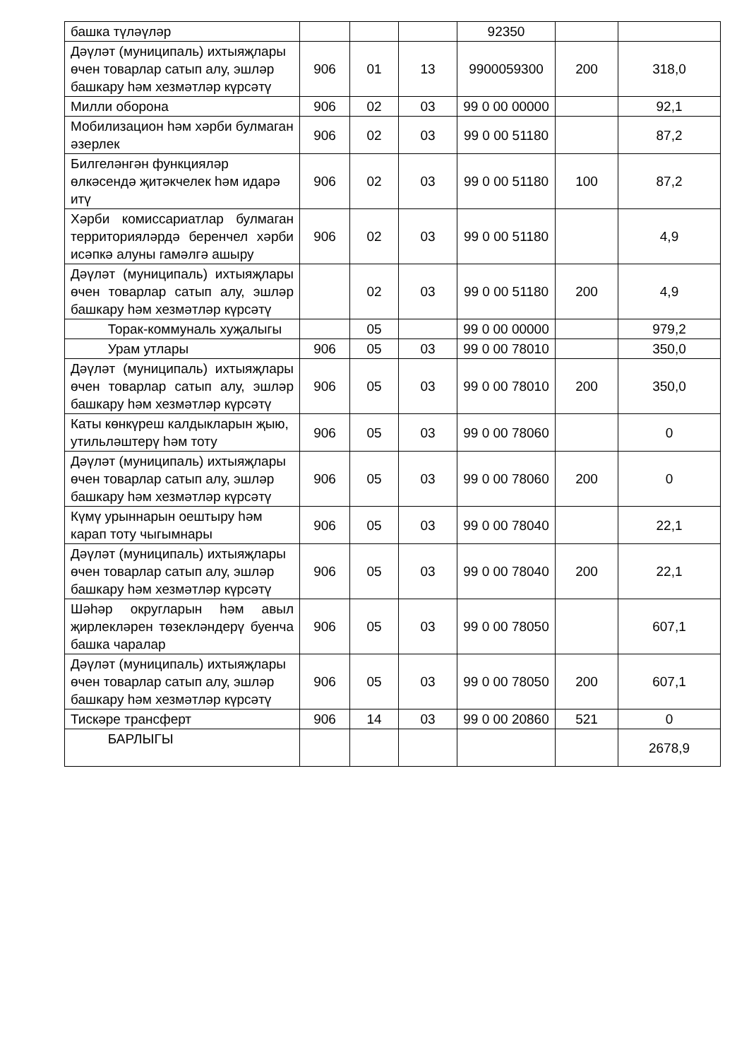| башка түләүләр | | | | 92350 | | |
| Дәүләт (муниципаль) ихтыяҗлары өчен товарлар сатып алу, эшләр башкару һәм хезмәтләр күрсәтү | 906 | 01 | 13 | 9900059300 | 200 | 318,0 |
| Милли оборона | 906 | 02 | 03 | 99 0 00 00000 | | 92,1 |
| Мобилизацион һәм хәрби булмаган әзерлек | 906 | 02 | 03 | 99 0 00 51180 | | 87,2 |
| Билгеләнгән функцияләр өлкәсендә җитәкчелек һәм идарә итү | 906 | 02 | 03 | 99 0 00 51180 | 100 | 87,2 |
| Хәрби комиссариатлар булмаган территорияләрдә беренчел хәрби исәпкә алуны гамәлгә ашыру | 906 | 02 | 03 | 99 0 00 51180 | | 4,9 |
| Дәүләт (муниципаль) ихтыяҗлары өчен товарлар сатып алу, эшләр башкару һәм хезмәтләр күрсәтү | | 02 | 03 | 99 0 00 51180 | 200 | 4,9 |
| Торак-коммуналь хуҗалыгы | | 05 | | 99 0 00 00000 | | 979,2 |
| Урам утлары | 906 | 05 | 03 | 99 0 00 78010 | | 350,0 |
| Дәүләт (муниципаль) ихтыяҗлары өчен товарлар сатып алу, эшләр башкару һәм хезмәтләр күрсәтү | 906 | 05 | 03 | 99 0 00 78010 | 200 | 350,0 |
| Каты көнкүреш калдыкларын җыю, утильләштерү һәм тоту | 906 | 05 | 03 | 99 0 00 78060 | | 0 |
| Дәүләт (муниципаль) ихтыяҗлары өчен товарлар сатып алу, эшләр башкару һәм хезмәтләр күрсәтү | 906 | 05 | 03 | 99 0 00 78060 | 200 | 0 |
| Күмү урыннарын оештыру һәм карап тоту чыгымнары | 906 | 05 | 03 | 99 0 00 78040 | | 22,1 |
| Дәүләт (муниципаль) ихтыяҗлары өчен товарлар сатып алу, эшләр башкару һәм хезмәтләр күрсәтү | 906 | 05 | 03 | 99 0 00 78040 | 200 | 22,1 |
| Шәһәр округларын һәм авыл җирлекләрен төзекләндерү буенча башка чаралар | 906 | 05 | 03 | 99 0 00 78050 | | 607,1 |
| Дәүләт (муниципаль) ихтыяҗлары өчен товарлар сатып алу, эшләр башкару һәм хезмәтләр күрсәтү | 906 | 05 | 03 | 99 0 00 78050 | 200 | 607,1 |
| Тискәре трансферт | 906 | 14 | 03 | 99 0 00 20860 | 521 | 0 |
| БАРЛЫГЫ | | | | | | 2678,9 |